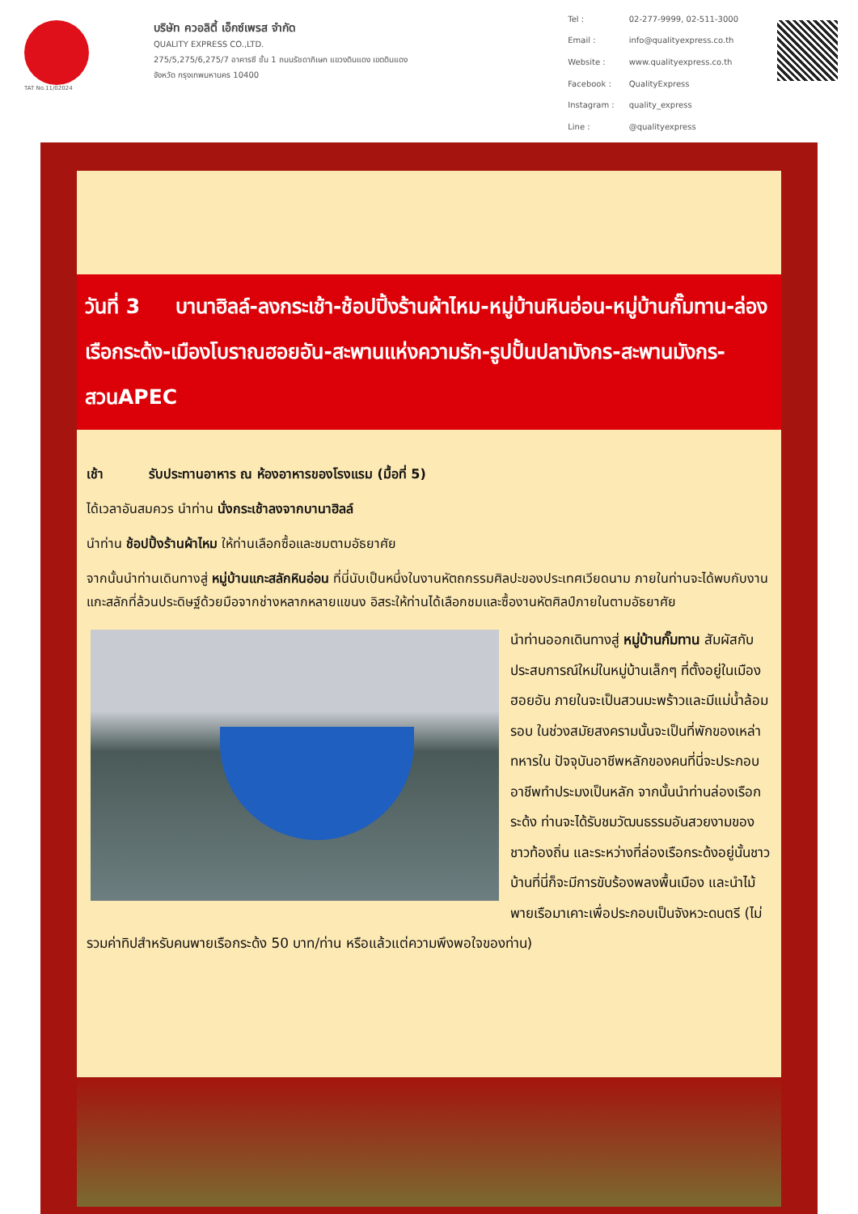TAT No.11/02024
บริษัท ควอลิตี้ เอ็กซ์เพรส จำกัด
QUALITY EXPRESS CO.,LTD.
275/5,275/6,275/7 อาคารซี ชั้น 1 ถนนรัชดาภิเษก แขวงดินแดง เขตดินแดง
จังหวัด กรุงเทพมหานคร 10400
| Tel : | 02-277-9999, 02-511-3000 |
| Email : | info@qualityexpress.co.th |
| Website : | www.qualityexpress.co.th |
| Facebook : | QualityExpress |
| Instagram : | quality_express |
| Line : | @qualityexpress |
วันที่ 3 บานาฮิลล์-ลงกระเช้า-ช้อปปิ้งร้านผ้าไหม-หมู่บ้านหินอ่อน-หมู่บ้านกั๊มทาน-ล่องเรือกระด้ง-เมืองโบราณฮอยอัน-สะพานแห่งความรัก-รูปปั้นปลามังกร-สะพานมังกร-สวนAPEC
เช้า รับประทานอาหาร ณ ห้องอาหารของโรงแรม (มื้อที่ 5)
ได้เวลาอันสมควร นำท่าน นั่งกระเช้าลงจากบานาฮิลล์
นำท่าน ช้อปปิ้งร้านผ้าไหม ให้ท่านเลือกซื้อและชมตามอัธยาศัย
จากนั้นนำท่านเดินทางสู่ หมู่บ้านแกะสลักหินอ่อน ที่นี่นับเป็นหนึ่งในงานหัตถกรรมศิลปะของประเทศเวียดนาม ภายในท่านจะได้พบกับงานแกะสลักที่ล้วนประดิษฐ์ด้วยมือจากช่างหลากหลายแขนง อิสระให้ท่านได้เลือกชมและซื้องานหัตศิลป์ภายในตามอัธยาศัย
นำท่านออกเดินทางสู่ หมู่บ้านกั๊มทาน สัมผัสกับประสบการณ์ใหม่ในหมู่บ้านเล็กๆ ที่ตั้งอยู่ในเมืองฮอยอัน ภายในจะเป็นสวนมะพร้าวและมีแม่น้ำล้อมรอบ ในช่วงสมัยสงครามนั้นจะเป็นที่พักของเหล่าทหารใน ปัจจุบันอาชีพหลักของคนที่นี่จะประกอบอาชีพทำประมงเป็นหลัก จากนั้นนำท่านล่องเรือกระด้ง ท่านจะได้รับชมวัฒนธรรมอันสวยงามของชาวท้องถิ่น และระหว่างที่ล่องเรือกระด้งอยู่นั้นชาวบ้านที่นี่ก็จะมีการขับร้องพลงพื้นเมือง และนำไม้พายเรือมาเคาะเพื่อประกอบเป็นจังหวะดนตรี (ไม่รวมค่าทิปสำหรับคนพายเรือกระด้ง 50 บาท/ท่าน หรือแล้วแต่ความพึงพอใจของท่าน)